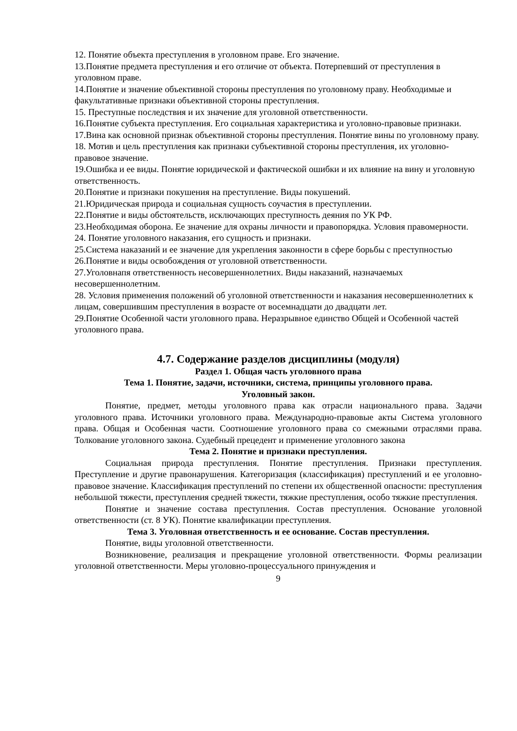12. Понятие объекта преступления в уголовном праве. Его значение.
13.Понятие предмета преступления и его отличие от объекта. Потерпевший от преступления в уголовном праве.
14.Понятие и значение объективной стороны преступления по уголовному праву. Необходимые и факультативные признаки объективной стороны преступления.
15. Преступные последствия и их значение для уголовной ответственности.
16.Понятие субъекта преступления. Его социальная характеристика и уголовно-правовые признаки.
17.Вина как основной признак объективной стороны преступления. Понятие вины по уголовному праву.
18. Мотив и цель преступления как признаки субъективной стороны преступления, их уголовно-правовое значение.
19.Ошибка и ее виды. Понятие юридической и фактической ошибки и их влияние на вину и уголовную ответственность.
20.Понятие и признаки покушения на преступление. Виды покушений.
21.Юридическая природа и социальная сущность соучастия в преступлении.
22.Понятие и виды обстоятельств, исключающих преступность деяния по УК РФ.
23.Необходимая оборона. Ее значение для охраны личности и правопорядка. Условия правомерности.
24. Понятие уголовного наказания, его сущность и признаки.
25.Система наказаний и ее значение для укрепления законности в сфере борьбы с преступностью
26.Понятие и виды освобождения от уголовной ответственности.
27.Уголовнапя ответственность несовершеннолетних. Виды наказаний, назначаемых несовершеннолетним.
28. Условия применения положений об уголовной ответственности и наказания несовершеннолетних к лицам, совершившим преступления в возрасте от восемнадцати до двадцати лет.
29.Понятие Особенной части уголовного права. Неразрывное единство Общей и Особенной частей уголовного права.
4.7. Содержание разделов дисциплины (модуля)
Раздел 1. Общая часть уголовного права
Тема 1. Понятие, задачи, источники, система, принципы уголовного права.
Уголовный закон.
Понятие, предмет, методы уголовного права как отрасли национального права. Задачи уголовного права. Источники уголовного права. Международно-правовые акты Система уголовного права. Общая и Особенная части. Соотношение уголовного права со смежными отраслями права. Толкование уголовного закона. Судебный прецедент и применение уголовного закона
Тема 2. Понятие и признаки преступления.
Социальная природа преступления. Понятие преступления. Признаки преступления. Преступление и другие правонарушения. Категоризация (классификация) преступлений и ее уголовно-правовое значение. Классификация преступлений по степени их общественной опасности: преступления небольшой тяжести, преступления средней тяжести, тяжкие преступления, особо тяжкие преступления.
Понятие и значение состава преступления. Состав преступления. Основание уголовной ответственности (ст. 8 УК). Понятие квалификации преступления.
Тема 3. Уголовная ответственность и ее основание. Состав преступления.
Понятие, виды уголовной ответственности.
Возникновение, реализация и прекращение уголовной ответственности. Формы реализации уголовной ответственности. Меры уголовно-процессуального принуждения и
9